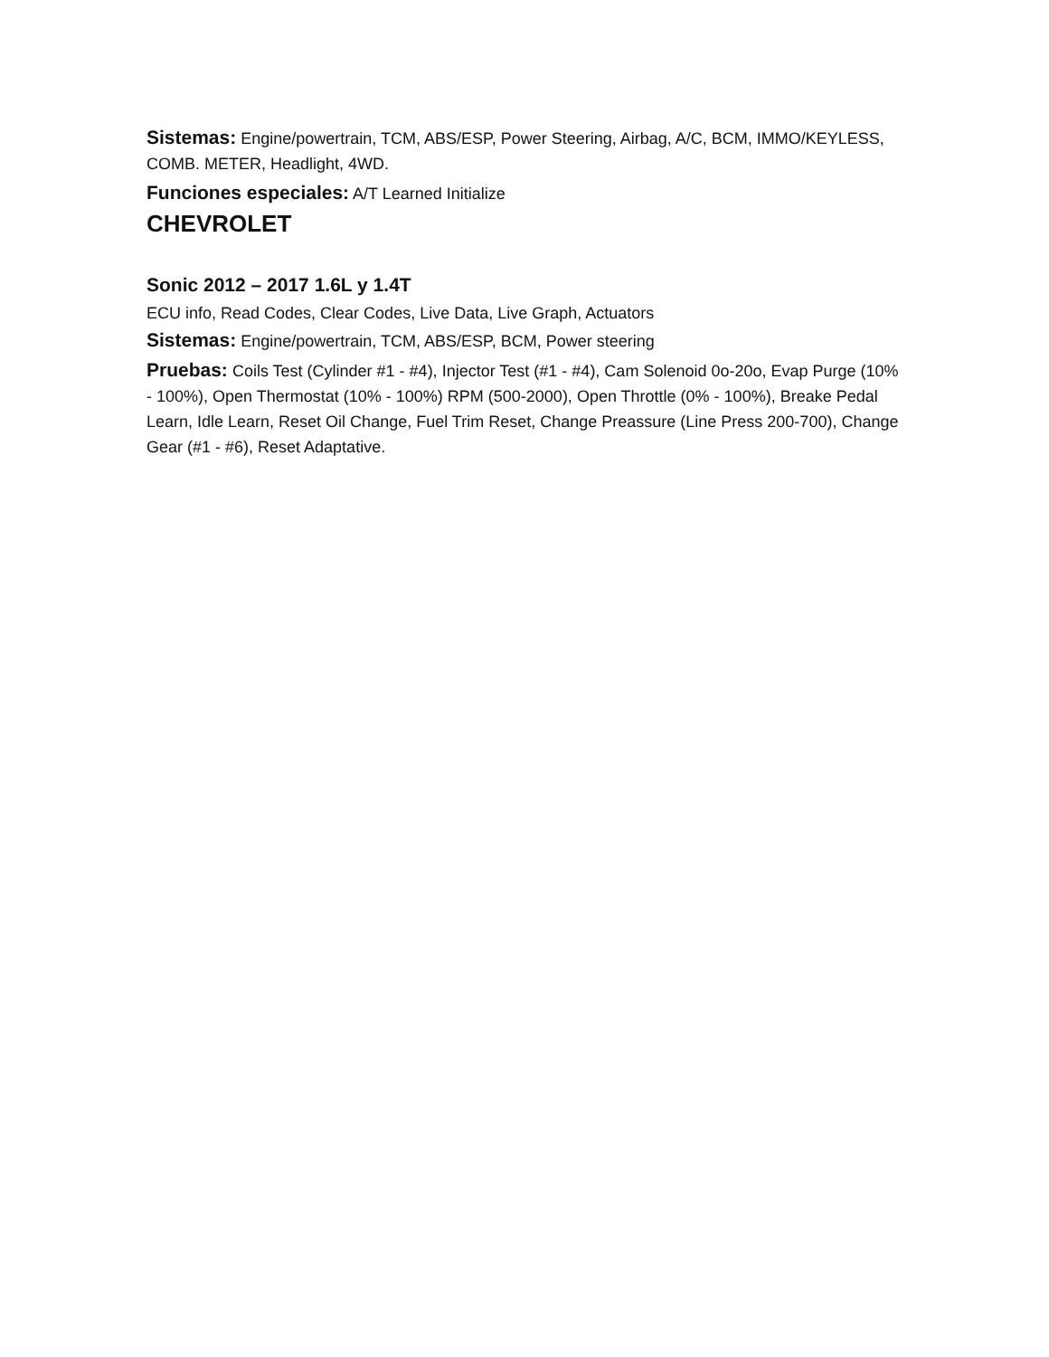Sistemas: Engine/powertrain, TCM, ABS/ESP, Power Steering, Airbag, A/C, BCM, IMMO/KEYLESS, COMB. METER, Headlight, 4WD.
Funciones especiales: A/T Learned Initialize
CHEVROLET
Sonic 2012 – 2017 1.6L y 1.4T
ECU info, Read Codes, Clear Codes, Live Data, Live Graph, Actuators
Sistemas: Engine/powertrain, TCM, ABS/ESP, BCM, Power steering
Pruebas: Coils Test (Cylinder #1 - #4), Injector Test (#1 - #4), Cam Solenoid 0o-20o, Evap Purge (10% - 100%), Open Thermostat (10% - 100%) RPM (500-2000), Open Throttle (0% - 100%), Breake Pedal Learn, Idle Learn, Reset Oil Change, Fuel Trim Reset, Change Preassure (Line Press 200-700), Change Gear (#1 - #6), Reset Adaptative.